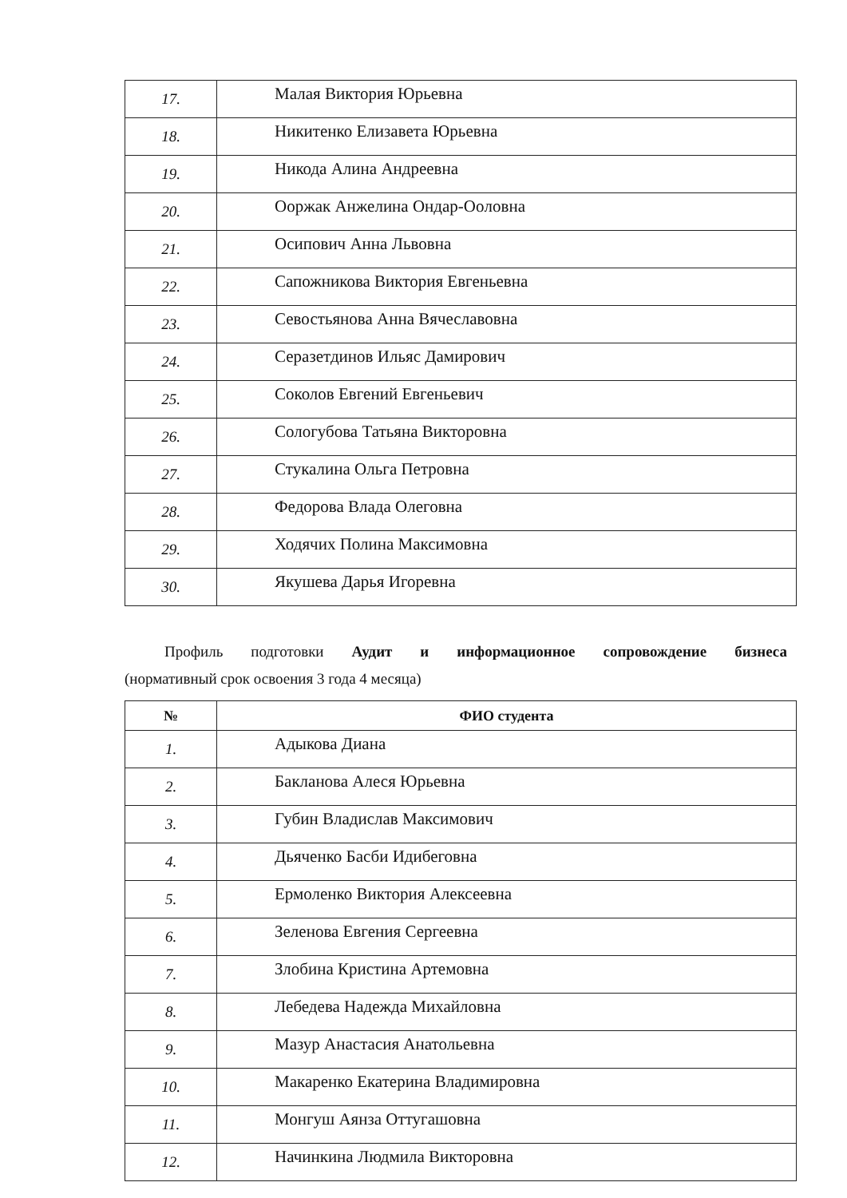| 17. | Малая Виктория Юрьевна |
| 18. | Никитенко Елизавета Юрьевна |
| 19. | Никода Алина Андреевна |
| 20. | Ооржак Анжелина Ондар-Ooловна |
| 21. | Осипович Анна Львовна |
| 22. | Сапожникова Виктория Евгеньевна |
| 23. | Севостьянова Анна Вячеславовна |
| 24. | Серазетдинов Ильяс Дамирович |
| 25. | Соколов Евгений Евгеньевич |
| 26. | Сологубова Татьяна Викторовна |
| 27. | Стукалина Ольга Петровна |
| 28. | Федорова Влада Олеговна |
| 29. | Ходячих Полина Максимовна |
| 30. | Якушева Дарья Игоревна |
Профиль подготовки Аудит и информационное сопровождение бизнеса
(нормативный срок освоения 3 года 4 месяца)
| № | ФИО студента |
| --- | --- |
| 1. | Адыкова Диана |
| 2. | Бакланова Алеся Юрьевна |
| 3. | Губин Владислав Максимович |
| 4. | Дьяченко Басби Идибеговна |
| 5. | Ермоленко Виктория Алексеевна |
| 6. | Зеленова Евгения Сергеевна |
| 7. | Злобина Кристина Артемовна |
| 8. | Лебедева Надежда Михайловна |
| 9. | Мазур Анастасия Анатольевна |
| 10. | Макаренко Екатерина Владимировна |
| 11. | Монгуш Аянза Оттугашовна |
| 12. | Начинкина Людмила Викторовна |